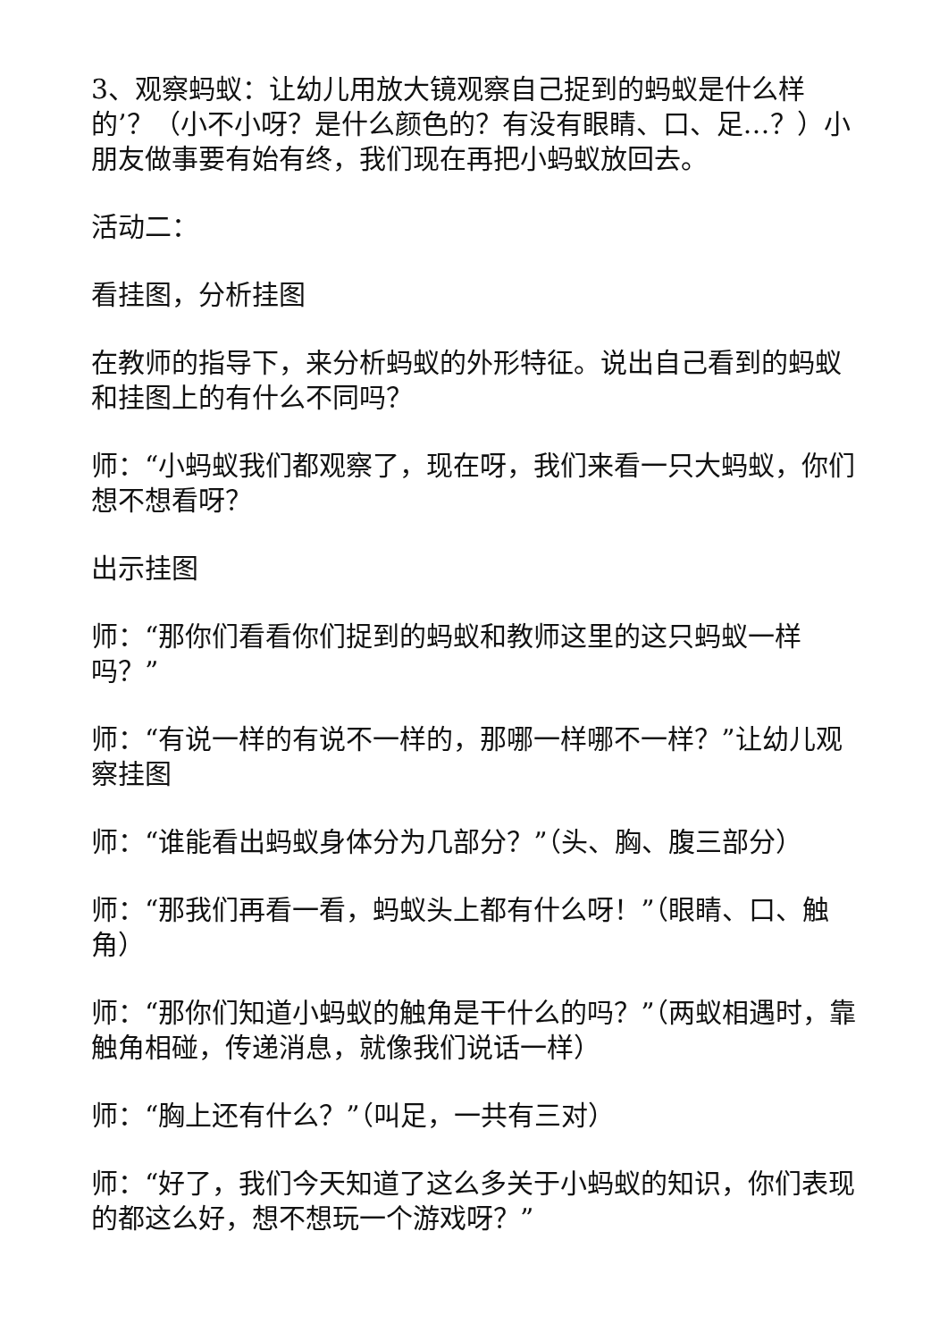3、观察蚂蚁：让幼儿用放大镜观察自己捉到的蚂蚁是什么样的’？（小不小呀？是什么颜色的？有没有眼睛、口、足…？）小朋友做事要有始有终，我们现在再把小蚂蚁放回去。
活动二：
看挂图，分析挂图
在教师的指导下，来分析蚂蚁的外形特征。说出自己看到的蚂蚁和挂图上的有什么不同吗？
师：“小蚂蚁我们都观察了，现在呀，我们来看一只大蚂蚁，你们想不想看呀？
出示挂图
师：“那你们看看你们捉到的蚂蚁和教师这里的这只蚂蚁一样吗？”
师：“有说一样的有说不一样的，那哪一样哪不一样？”让幼儿观察挂图
师：“谁能看出蚂蚁身体分为几部分？”（头、胸、腹三部分）
师：“那我们再看一看，蚂蚁头上都有什么呀！”（眼睛、口、触角）
师：“那你们知道小蚂蚁的触角是干什么的吗？”（两蚁相遇时，靠触角相碰，传递消息，就像我们说话一样）
师：“胸上还有什么？”（叫足，一共有三对）
师：“好了，我们今天知道了这么多关于小蚂蚁的知识，你们表现的都这么好，想不想玩一个游戏呀？”